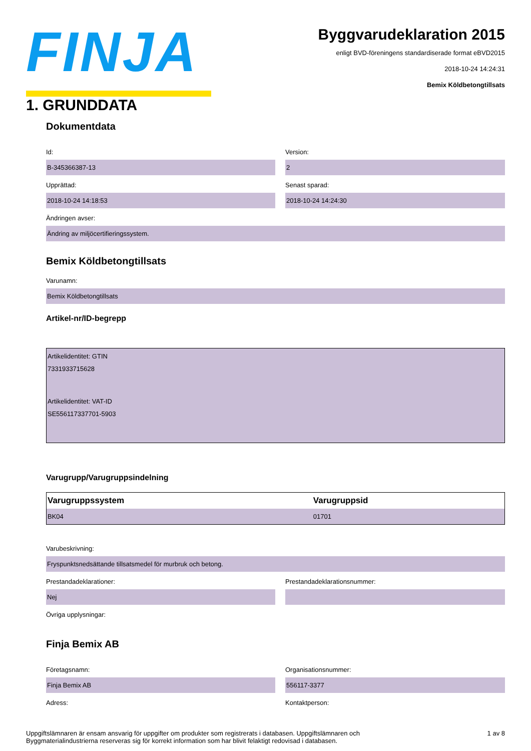FINJA
Byggvarudeklaration 2015
enligt BVD-föreningens standardiserade format eBVD2015
2018-10-24 14:24:31
Bemix Köldbetongtillsats
1. GRUNDDATA
Dokumentdata
Id:
B-345366387-13
Version:
2
Upprättad:
2018-10-24 14:18:53
Senast sparad:
2018-10-24 14:24:30
Ändringen avser:
Ändring av miljöcertifieringssystem.
Bemix Köldbetongtillsats
Varunamn:
Bemix Köldbetongtillsats
Artikel-nr/ID-begrepp
Artikelidentitet: GTIN
7331933715628
Artikelidentitet: VAT-ID
SE556117337701-5903
Varugrupp/Varugruppsindelning
| Varugruppssystem | Varugruppsid |
| --- | --- |
| BK04 | 01701 |
Varubeskrivning:
Fryspunktsnedsättande tillsatsmedel för murbruk och betong.
Prestandadeklarationer:
Nej
Prestandadeklarationsnummer:
Övriga upplysningar:
Finja Bemix AB
Företagsnamn:
Finja Bemix AB
Organisationsnummer:
556117-3377
Adress: Kontaktperson:
Uppgiftslämnaren är ensam ansvarig för uppgifter om produkter som registrerats i databasen. Uppgiftslämnaren och
Byggmaterialindustrierna reserveras sig för korrekt information som har blivit felaktigt redovisad i databasen.
1 av 8